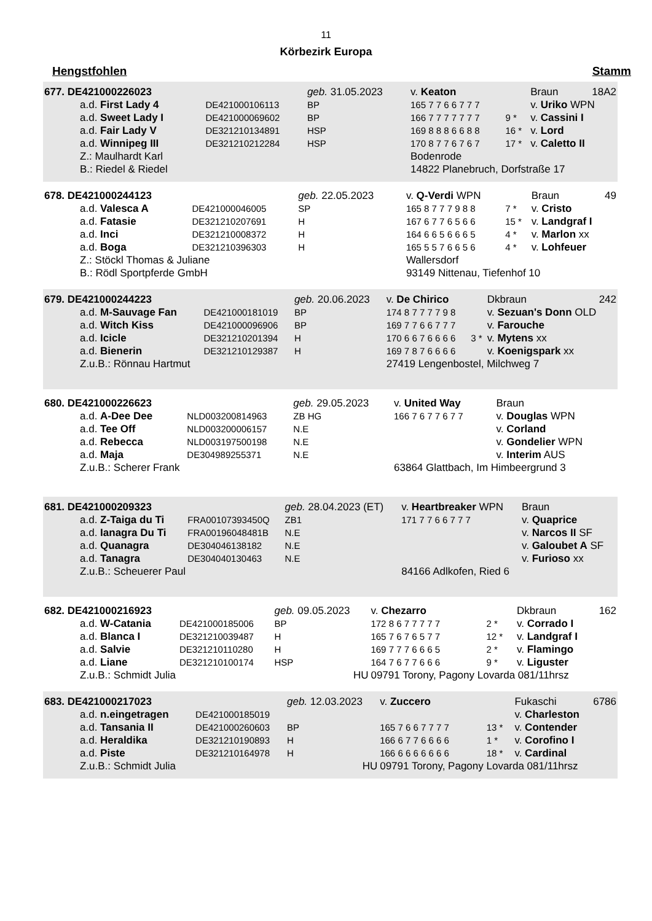11
Körbezirk Europa
Hengstfohlen Stamm
| 677. DE421000226023 | | geb. 31.05.2023 | v. Keaton | | Braun | 18A2 |
| a.d. First Lady 4 | DE421000106113 | BP | 165 7 7 6 6 7 7 7 | | v. Uriko WPN | |
| a.d. Sweet Lady I | DE421000069602 | BP | 166 7 7 7 7 7 7 7 | 9 * | v. Cassini I | |
| a.d. Fair Lady V | DE321210134891 | HSP | 169 8 8 8 6 6 8 8 | 16 * | v. Lord | |
| a.d. Winnipeg III | DE321210212284 | HSP | 170 8 7 7 6 7 6 7 | 17 * | v. Caletto II | |
| Z.: Maulhardt Karl | | | Bodenrode | | | |
| B.: Riedel & Riedel | | | 14822 Planebruch, Dorfstraße 17 | | | |
| 678. DE421000244123 | | geb. 22.05.2023 | v. Q-Verdi WPN | | Braun | 49 |
| a.d. Valesca A | DE421000046005 | SP | 165 8 7 7 7 9 8 8 | 7 * | v. Cristo | |
| a.d. Fatasie | DE321210207691 | H | 167 6 7 7 6 5 6 6 | 15 * | v. Landgraf I | |
| a.d. Inci | DE321210008372 | H | 164 6 6 5 6 6 6 5 | 4 * | v. Marlon xx | |
| a.d. Boga | DE321210396303 | H | 165 5 5 7 6 6 5 6 | 4 * | v. Lohfeuer | |
| Z.: Stöckl Thomas & Juliane | | | Wallersdorf | | | |
| B.: Rödl Sportpferde GmbH | | | 93149 Nittenau, Tiefenhof 10 | | | |
| 679. DE421000244223 | | geb. 20.06.2023 | v. De Chirico | | Dkbraun | 242 |
| a.d. M-Sauvage Fan | DE421000181019 | BP | 174 8 7 7 7 7 9 8 | | v. Sezuan's Donn OLD | |
| a.d. Witch Kiss | DE421000096906 | BP | 169 7 7 6 6 7 7 7 | | v. Farouche | |
| a.d. Icicle | DE321210201394 | H | 170 6 6 7 6 6 6 6 | 3 * | v. Mytens xx | |
| a.d. Bienerin | DE321210129387 | H | 169 7 8 7 6 6 6 6 | | v. Koenigspark xx | |
| Z.u.B.: Rönnau Hartmut | | | 27419 Lengenbostel, Milchweg 7 | | | |
| 680. DE421000226623 | | geb. 29.05.2023 | v. United Way | | Braun | |
| a.d. A-Dee Dee | NLD003200814963 | ZB HG | 166 7 6 7 7 6 7 7 | | v. Douglas WPN | |
| a.d. Tee Off | NLD003200006157 | N.E | | | v. Corland | |
| a.d. Rebecca | NLD003197500198 | N.E | | | v. Gondelier WPN | |
| a.d. Maja | DE304989255371 | N.E | | | v. Interim AUS | |
| Z.u.B.: Scherer Frank | | | 63864 Glattbach, Im Himbeergrund 3 | | | |
| 681. DE421000209323 | | geb. 28.04.2023 (ET) | v. Heartbreaker WPN | | Braun | |
| a.d. Z-Taiga du Ti | FRA00107393450Q | ZB1 | 171 7 7 6 6 7 7 7 | | v. Quaprice | |
| a.d. Ianagra Du Ti | FRA00196048481B | N.E | | | v. Narcos II SF | |
| a.d. Quanagra | DE304046138182 | N.E | | | v. Galoubet A SF | |
| a.d. Tanagra | DE304040130463 | N.E | | | v. Furioso xx | |
| Z.u.B.: Scheuerer Paul | | | 84166 Adlkofen, Ried 6 | | | |
| 682. DE421000216923 | | geb. 09.05.2023 | v. Chezarro | | Dkbraun | 162 |
| a.d. W-Catania | DE421000185006 | BP | 172 8 6 7 7 7 7 7 | 2 * | v. Corrado I | |
| a.d. Blanca I | DE321210039487 | H | 165 7 6 7 6 5 7 7 | 12 * | v. Landgraf I | |
| a.d. Salvie | DE321210110280 | H | 169 7 7 7 6 6 6 5 | 2 * | v. Flamingo | |
| a.d. Liane | DE321210100174 | HSP | 164 7 6 7 7 6 6 6 | 9 * | v. Liguster | |
| Z.u.B.: Schmidt Julia | | HU | 09791 Torony, Pagony Lovarda 081/11hrsz | | | |
| 683. DE421000217023 | | geb. 12.03.2023 | v. Zuccero | | Fukaschi | 6786 |
| a.d. n.eingetragen | DE421000185019 | | | | v. Charleston | |
| a.d. Tansania II | DE421000260603 | BP | 165 7 6 6 7 7 7 7 | 13 * | v. Contender | |
| a.d. Heraldika | DE321210190893 | H | 166 6 7 7 6 6 6 6 | 1 * | v. Corofino I | |
| a.d. Piste | DE321210164978 | H | 166 6 6 6 6 6 6 6 | 18 * | v. Cardinal | |
| Z.u.B.: Schmidt Julia | | HU | 09791 Torony, Pagony Lovarda 081/11hrsz | | | |